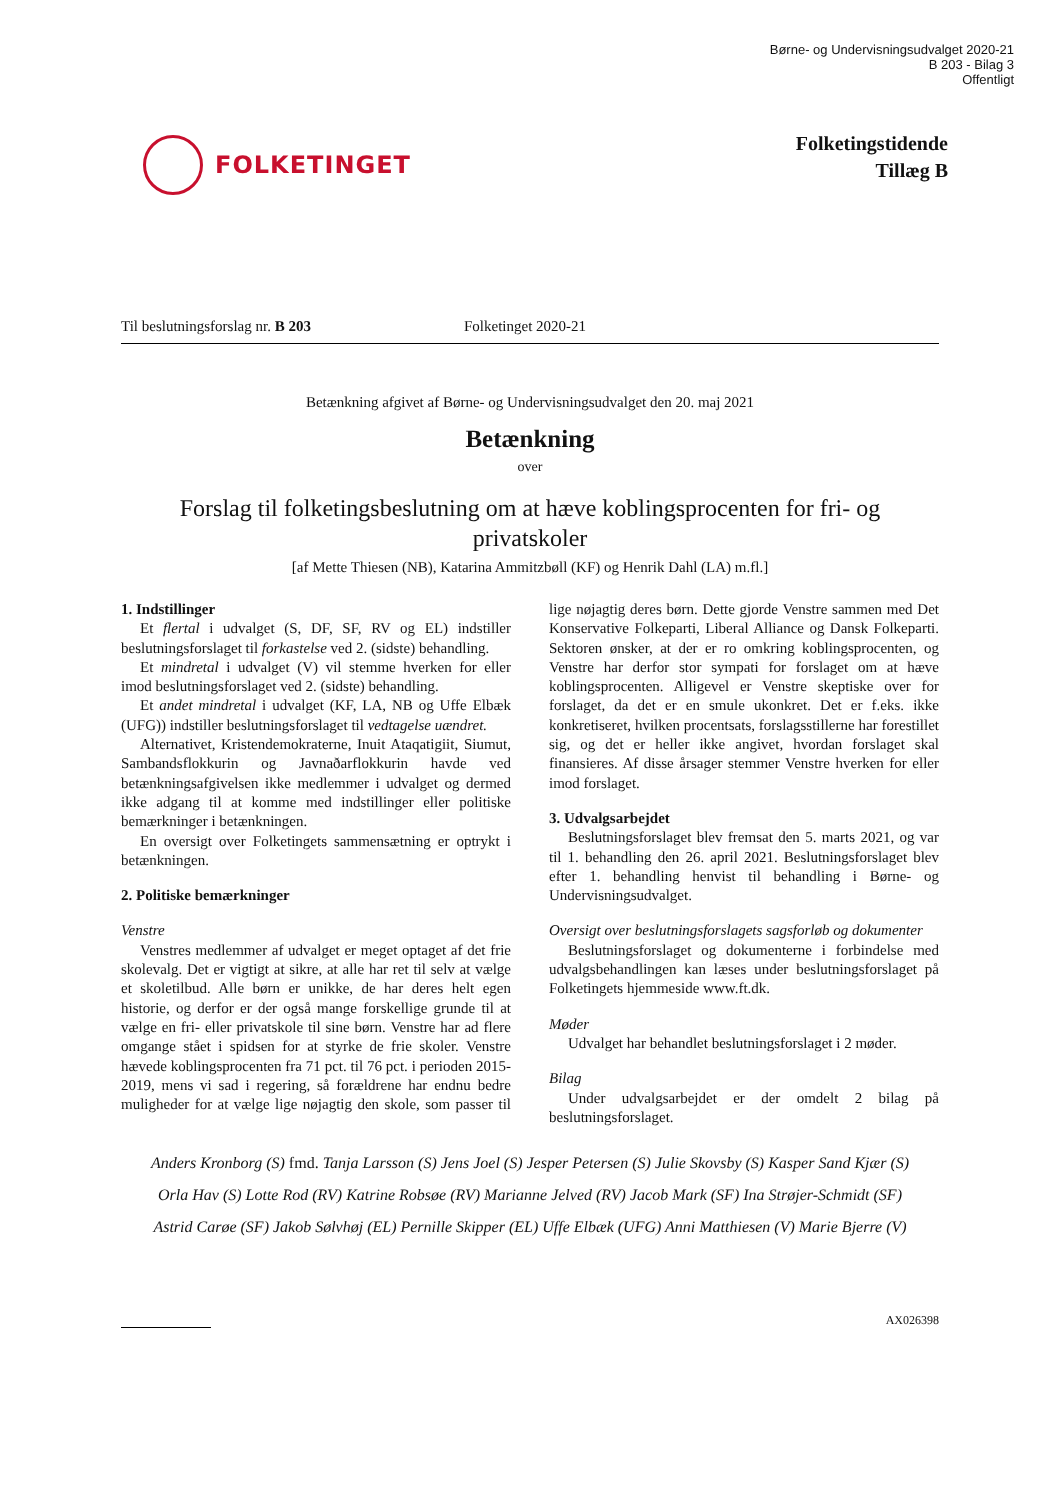Børne- og Undervisningsudvalget 2020-21
B 203 - Bilag 3
Offentligt
FOLKETINGET
Folketingstidende
Tillæg B
Til beslutningsforslag nr. B 203 Folketinget 2020-21
Betænkning afgivet af Børne- og Undervisningsudvalget den 20. maj 2021
Betænkning
over
Forslag til folketingsbeslutning om at hæve koblingsprocenten for fri- og privatskoler
[af Mette Thiesen (NB), Katarina Ammitzbøll (KF) og Henrik Dahl (LA) m.fl.]
1. Indstillinger
Et flertal i udvalget (S, DF, SF, RV og EL) indstiller beslutningsforslaget til forkastelse ved 2. (sidste) behandling.
Et mindretal i udvalget (V) vil stemme hverken for eller imod beslutningsforslaget ved 2. (sidste) behandling.
Et andet mindretal i udvalget (KF, LA, NB og Uffe Elbæk (UFG)) indstiller beslutningsforslaget til vedtagelse uændret.
Alternativet, Kristendemokraterne, Inuit Ataqatigiit, Siumut, Sambandsflokkurin og Javnaðarflokkurin havde ved betænkningsafgivelsen ikke medlemmer i udvalget og dermed ikke adgang til at komme med indstillinger eller politiske bemærkninger i betænkningen.
En oversigt over Folketingets sammensætning er optrykt i betænkningen.
2. Politiske bemærkninger
Venstre
Venstres medlemmer af udvalget er meget optaget af det frie skolevalg. Det er vigtigt at sikre, at alle har ret til selv at vælge et skoletilbud. Alle børn er unikke, de har deres helt egen historie, og derfor er der også mange forskellige grunde til at vælge en fri- eller privatskole til sine børn. Venstre har ad flere omgange stået i spidsen for at styrke de frie skoler. Venstre hævede koblingsprocenten fra 71 pct. til 76 pct. i perioden 2015-2019, mens vi sad i regering, så forældrene har endnu bedre muligheder for at vælge lige nøjagtig den skole, som passer til lige nøjagtig deres børn. Dette gjorde Venstre sammen med Det Konservative Folkeparti, Liberal Alliance og Dansk Folkeparti. Sektoren ønsker, at der er ro omkring koblingsprocenten, og Venstre har derfor stor sympati for forslaget om at hæve koblingsprocenten. Alligevel er Venstre skeptiske over for forslaget, da det er en smule ukonkret. Det er f.eks. ikke konkretiseret, hvilken procentsats, forslagsstillerne har forestillet sig, og det er heller ikke angivet, hvordan forslaget skal finansieres. Af disse årsager stemmer Venstre hverken for eller imod forslaget.
3. Udvalgsarbejdet
Beslutningsforslaget blev fremsat den 5. marts 2021, og var til 1. behandling den 26. april 2021. Beslutningsforslaget blev efter 1. behandling henvist til behandling i Børne- og Undervisningsudvalget.
Oversigt over beslutningsforslagets sagsforløb og dokumenter
Beslutningsforslaget og dokumenterne i forbindelse med udvalgsbehandlingen kan læses under beslutningsforslaget på Folketingets hjemmeside www.ft.dk.
Møder
Udvalget har behandlet beslutningsforslaget i 2 møder.
Bilag
Under udvalgsarbejdet er der omdelt 2 bilag på beslutningsforslaget.
Anders Kronborg (S) fmd. Tanja Larsson (S) Jens Joel (S) Jesper Petersen (S) Julie Skovsby (S) Kasper Sand Kjær (S)
Orla Hav (S) Lotte Rod (RV) Katrine Robsøe (RV) Marianne Jelved (RV) Jacob Mark (SF) Ina Strøjer-Schmidt (SF)
Astrid Carøe (SF) Jakob Sølvhøj (EL) Pernille Skipper (EL) Uffe Elbæk (UFG) Anni Matthiesen (V) Marie Bjerre (V)
AX026398